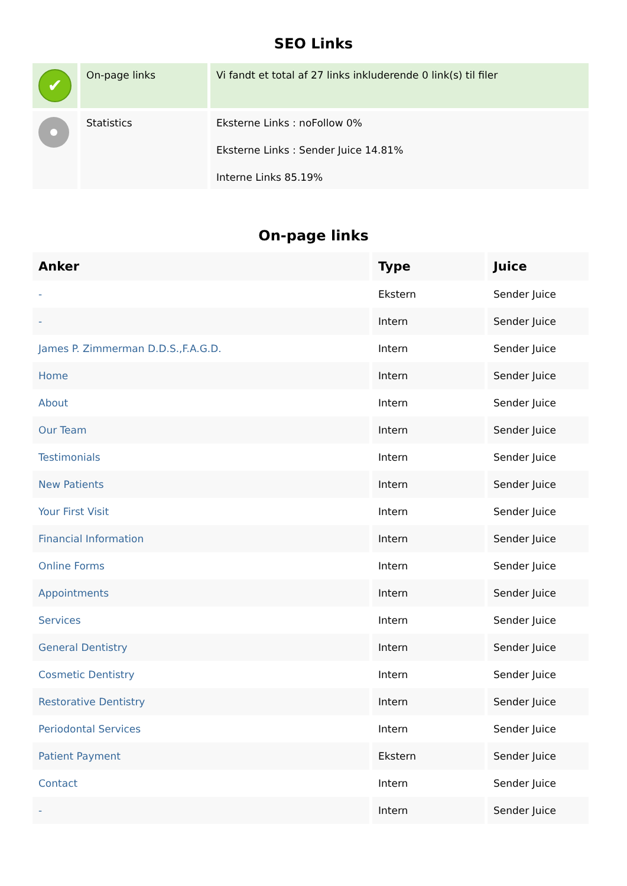SEO Links
| ✔ | On-page links | Vi fandt et total af 27 links inkluderende 0 link(s) til filer |
| | Statistics | Eksterne Links : noFollow 0% Eksterne Links : Sender Juice 14.81% Interne Links 85.19% |
On-page links
| Anker | Type | Juice |
| --- | --- | --- |
| - | Ekstern | Sender Juice |
| - | Intern | Sender Juice |
| James P. Zimmerman D.D.S.,F.A.G.D. | Intern | Sender Juice |
| Home | Intern | Sender Juice |
| About | Intern | Sender Juice |
| Our Team | Intern | Sender Juice |
| Testimonials | Intern | Sender Juice |
| New Patients | Intern | Sender Juice |
| Your First Visit | Intern | Sender Juice |
| Financial Information | Intern | Sender Juice |
| Online Forms | Intern | Sender Juice |
| Appointments | Intern | Sender Juice |
| Services | Intern | Sender Juice |
| General Dentistry | Intern | Sender Juice |
| Cosmetic Dentistry | Intern | Sender Juice |
| Restorative Dentistry | Intern | Sender Juice |
| Periodontal Services | Intern | Sender Juice |
| Patient Payment | Ekstern | Sender Juice |
| Contact | Intern | Sender Juice |
| - | Intern | Sender Juice |